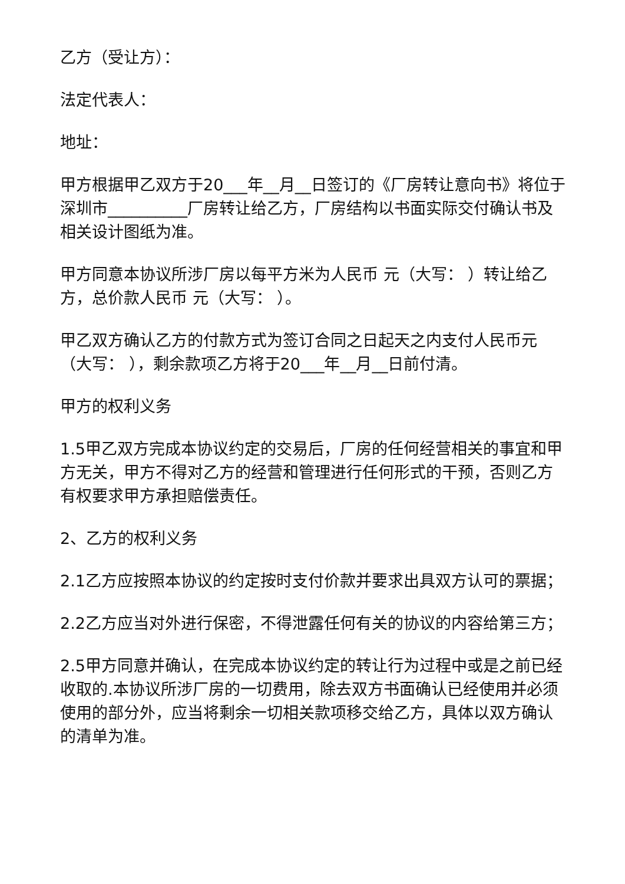乙方（受让方）：
法定代表人：
地址：
甲方根据甲乙双方于20___年__月__日签订的《厂房转让意向书》将位于深圳市__________厂房转让给乙方，厂房结构以书面实际交付确认书及相关设计图纸为准。
甲方同意本协议所涉厂房以每平方米为人民币 元（大写： ）转让给乙方，总价款人民币 元（大写： ）。
甲乙双方确认乙方的付款方式为签订合同之日起天之内支付人民币元（大写： ），剩余款项乙方将于20___年__月__日前付清。
甲方的权利义务
1.5甲乙双方完成本协议约定的交易后，厂房的任何经营相关的事宜和甲方无关，甲方不得对乙方的经营和管理进行任何形式的干预，否则乙方有权要求甲方承担赔偿责任。
2、乙方的权利义务
2.1乙方应按照本协议的约定按时支付价款并要求出具双方认可的票据；
2.2乙方应当对外进行保密，不得泄露任何有关的协议的内容给第三方；
2.5甲方同意并确认，在完成本协议约定的转让行为过程中或是之前已经收取的.本协议所涉厂房的一切费用，除去双方书面确认已经使用并必须使用的部分外，应当将剩余一切相关款项移交给乙方，具体以双方确认的清单为准。